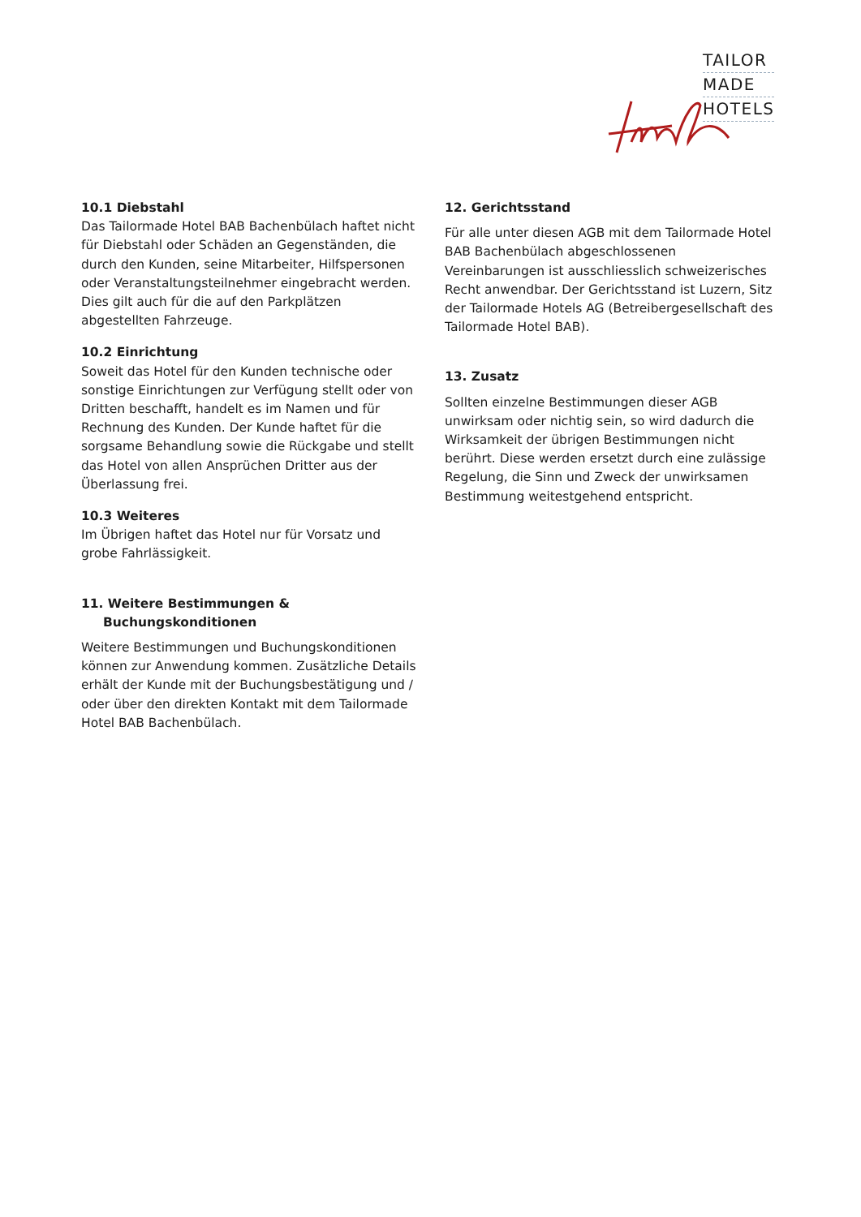TAILOR
MADE
HOTELS
10.1 Diebstahl
Das Tailormade Hotel BAB Bachenbülach haftet nicht für Diebstahl oder Schäden an Gegenstän­den, die durch den Kunden, seine Mitarbeiter, Hilfspersonen oder Veranstaltungsteilnehmer eingebracht werden. Dies gilt auch für die auf den Parkplätzen abgestellten Fahrzeuge.
10.2 Einrichtung
Soweit das Hotel für den Kunden technische oder sonstige Einrichtungen zur Verfügung stellt oder von Dritten beschafft, handelt es im Namen und für Rechnung des Kunden. Der Kunde haftet für die sorgsame Behandlung sowie die Rück­gabe und stellt das Hotel von allen Ansprüchen Dritter aus der Überlassung frei.
10.3 Weiteres
Im Übrigen haftet das Hotel nur für Vorsatz und grobe Fahrlässigkeit.
11. Weitere Bestimmungen &
Buchungskonditionen
Weitere Bestimmungen und Buchungskondi­tionen können zur Anwendung kommen. Zusätzliche Details erhält der Kunde mit der Buchungsbestätigung und / oder über den direkten Kontakt mit dem Tailormade Hotel BAB Bachenbülach.
12. Gerichtsstand
Für alle unter diesen AGB mit dem Tailormade Hotel BAB Bachenbülach abgeschlossenen Vereinbarungen ist ausschliesslich schweizeri­sches Recht anwendbar. Der Gerichtsstand ist Luzern, Sitz der Tailormade Hotels AG (Betreiber­gesellschaft des Tailormade Hotel BAB).
13. Zusatz
Sollten einzelne Bestimmungen dieser AGB unwirksam oder nichtig sein, so wird dadurch die Wirksamkeit der übrigen Bestimmungen nicht berührt. Diese werden ersetzt durch eine zuläs­sige Regelung, die Sinn und Zweck der unwirk­samen Bestimmung weitestgehend entspricht.